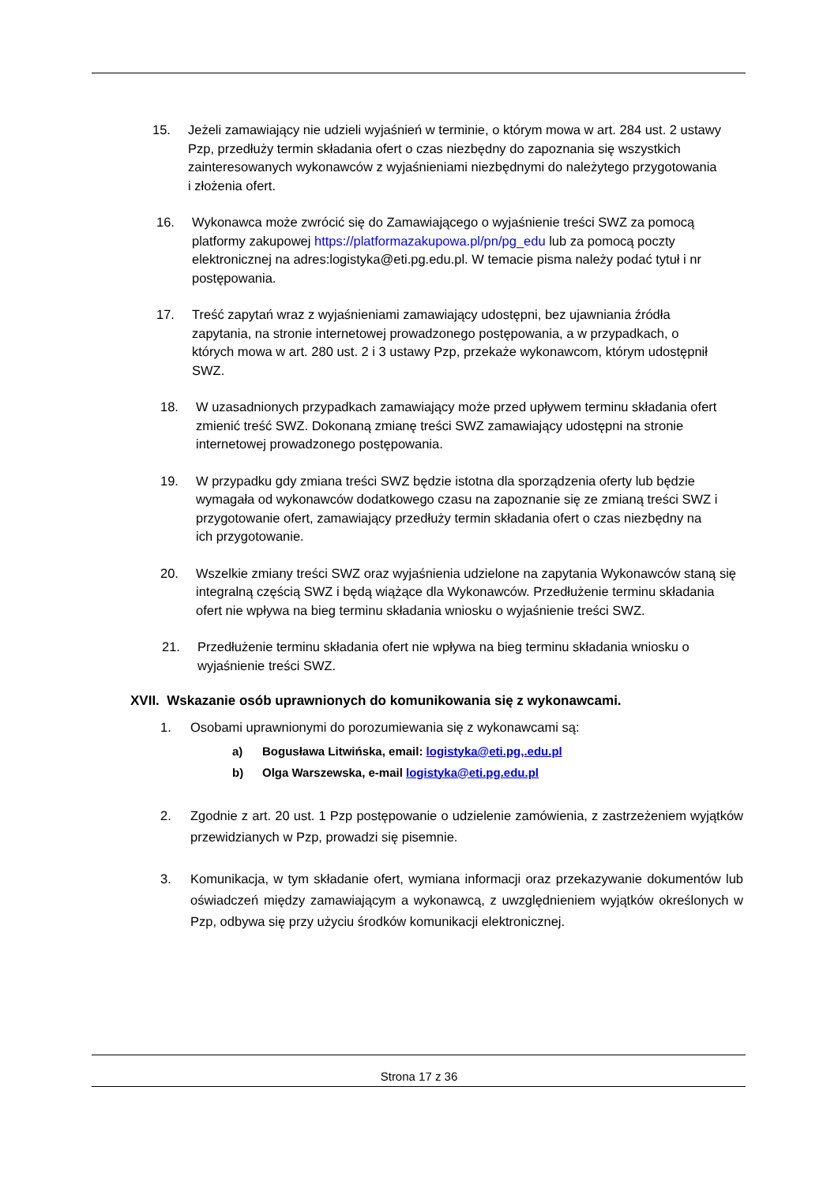15. Jeżeli zamawiający nie udzieli wyjaśnień w terminie, o którym mowa w art. 284 ust. 2 ustawy Pzp, przedłuży termin składania ofert o czas niezbędny do zapoznania się wszystkich zainteresowanych wykonawców z wyjaśnieniami niezbędnymi do należytego przygotowania i złożenia ofert.
16. Wykonawca może zwrócić się do Zamawiającego o wyjaśnienie treści SWZ za pomocą platformy zakupowej https://platformazakupowa.pl/pn/pg_edu lub za pomocą poczty elektronicznej na adres:logistyka@eti.pg.edu.pl. W temacie pisma należy podać tytuł i nr postępowania.
17. Treść zapytań wraz z wyjaśnieniami zamawiający udostępni, bez ujawniania źródła zapytania, na stronie internetowej prowadzonego postępowania, a w przypadkach, o których mowa w art. 280 ust. 2 i 3 ustawy Pzp, przekaże wykonawcom, którym udostępnił SWZ.
18. W uzasadnionych przypadkach zamawiający może przed upływem terminu składania ofert zmienić treść SWZ. Dokonaną zmianę treści SWZ zamawiający udostępni na stronie internetowej prowadzonego postępowania.
19. W przypadku gdy zmiana treści SWZ będzie istotna dla sporządzenia oferty lub będzie wymagała od wykonawców dodatkowego czasu na zapoznanie się ze zmianą treści SWZ i przygotowanie ofert, zamawiający przedłuży termin składania ofert o czas niezbędny na ich przygotowanie.
20. Wszelkie zmiany treści SWZ oraz wyjaśnienia udzielone na zapytania Wykonawców staną się integralną częścią SWZ i będą wiążące dla Wykonawców. Przedłużenie terminu składania ofert nie wpływa na bieg terminu składania wniosku o wyjaśnienie treści SWZ.
21. Przedłużenie terminu składania ofert nie wpływa na bieg terminu składania wniosku o wyjaśnienie treści SWZ.
XVII. Wskazanie osób uprawnionych do komunikowania się z wykonawcami.
1. Osobami uprawnionymi do porozumiewania się z wykonawcami są:
a) Bogusława Litwińska, email: logistyka@eti.pg,.edu.pl
b) Olga Warszewska, e-mail logistyka@eti.pg.edu.pl
2. Zgodnie z art. 20 ust. 1 Pzp postępowanie o udzielenie zamówienia, z zastrzeżeniem wyjątków przewidzianych w Pzp, prowadzi się pisemnie.
3. Komunikacja, w tym składanie ofert, wymiana informacji oraz przekazywanie dokumentów lub oświadczeń między zamawiającym a wykonawcą, z uwzględnieniem wyjątków określonych w Pzp, odbywa się przy użyciu środków komunikacji elektronicznej.
Strona 17 z 36